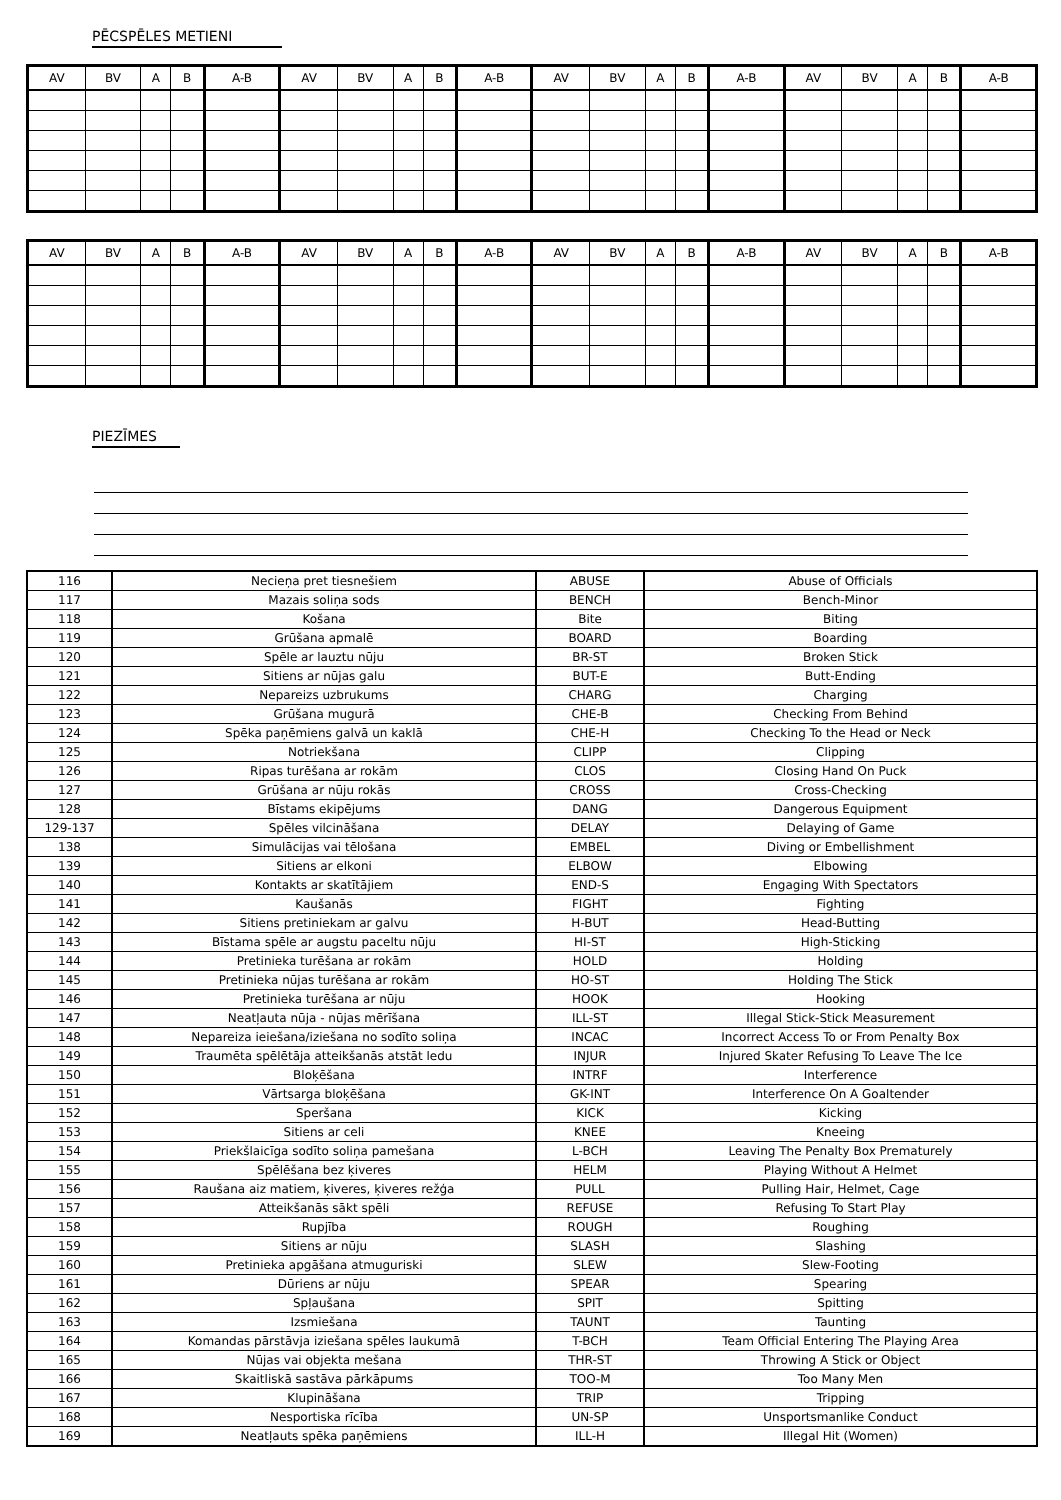PĒCSPĒLES METIENI
| AV | BV | A | B | A-B | AV | BV | A | B | A-B | AV | BV | A | B | A-B | AV | BV | A | B | A-B |
| --- | --- | --- | --- | --- | --- | --- | --- | --- | --- | --- | --- | --- | --- | --- | --- | --- | --- | --- | --- |
| AV | BV | A | B | A-B | AV | BV | A | B | A-B | AV | BV | A | B | A-B | AV | BV | A | B | A-B |
| --- | --- | --- | --- | --- | --- | --- | --- | --- | --- | --- | --- | --- | --- | --- | --- | --- | --- | --- | --- |
PIEZĪMES
| 116 | Necieņa pret tiesnešiem | ABUSE | Abuse of Officials |
| 117 | Mazais soliņa sods | BENCH | Bench-Minor |
| 118 | Košana | Bite | Biting |
| 119 | Grūšana apmalē | BOARD | Boarding |
| 120 | Spēle ar lauztu nūju | BR-ST | Broken Stick |
| 121 | Sitiens ar nūjas galu | BUT-E | Butt-Ending |
| 122 | Nepareizs uzbrukums | CHARG | Charging |
| 123 | Grūšana mugurā | CHE-B | Checking From Behind |
| 124 | Spēka paņēmiens galvā un kaklā | CHE-H | Checking To the Head or Neck |
| 125 | Notriekšana | CLIPP | Clipping |
| 126 | Ripas turēšana ar rokām | CLOS | Closing Hand On Puck |
| 127 | Grūšana ar nūju rokās | CROSS | Cross-Checking |
| 128 | Bīstams ekipējums | DANG | Dangerous Equipment |
| 129-137 | Spēles vilcināšana | DELAY | Delaying of Game |
| 138 | Simulācijas vai tēlošana | EMBEL | Diving or Embellishment |
| 139 | Sitiens ar elkoni | ELBOW | Elbowing |
| 140 | Kontakts ar skatītājiem | END-S | Engaging With Spectators |
| 141 | Kaušanās | FIGHT | Fighting |
| 142 | Sitiens pretiniekam ar galvu | H-BUT | Head-Butting |
| 143 | Bīstama spēle ar augstu paceltu nūju | HI-ST | High-Sticking |
| 144 | Pretinieka turēšana ar rokām | HOLD | Holding |
| 145 | Pretinieka nūjas turēšana ar rokām | HO-ST | Holding The Stick |
| 146 | Pretinieka turēšana ar nūju | HOOK | Hooking |
| 147 | Neatļauta nūja - nūjas mērīšana | ILL-ST | Illegal Stick-Stick Measurement |
| 148 | Nepareiza ieiešana/iziešana no sodīto soliņa | INCAC | Incorrect Access To or From Penalty Box |
| 149 | Traumēta spēlētāja atteikšanās atstāt ledu | INJUR | Injured Skater Refusing To Leave The Ice |
| 150 | Bloķēšana | INTRF | Interference |
| 151 | Vārtsarga bloķēšana | GK-INT | Interference On A Goaltender |
| 152 | Speršana | KICK | Kicking |
| 153 | Sitiens ar celi | KNEE | Kneeing |
| 154 | Priekšlaicīga sodīto soliņa pamešana | L-BCH | Leaving The Penalty Box Prematurely |
| 155 | Spēlēšana bez ķiveres | HELM | Playing Without A Helmet |
| 156 | Raušana aiz matiem, ķiveres, ķiveres režģa | PULL | Pulling Hair, Helmet, Cage |
| 157 | Atteikšanās sākt spēli | REFUSE | Refusing To Start Play |
| 158 | Rupjība | ROUGH | Roughing |
| 159 | Sitiens ar nūju | SLASH | Slashing |
| 160 | Pretinieka apgāšana atmuguriski | SLEW | Slew-Footing |
| 161 | Dūriens ar nūju | SPEAR | Spearing |
| 162 | Spļaušana | SPIT | Spitting |
| 163 | Izsmiešana | TAUNT | Taunting |
| 164 | Komandas pārstāvja iziešana spēles laukumā | T-BCH | Team Official Entering The Playing Area |
| 165 | Nūjas vai objekta mešana | THR-ST | Throwing A Stick or Object |
| 166 | Skaitliskā sastāva pārkāpums | TOO-M | Too Many Men |
| 167 | Klupināšana | TRIP | Tripping |
| 168 | Nesportiska rīcība | UN-SP | Unsportsmanlike Conduct |
| 169 | Neatļauts spēka paņēmiens | ILL-H | Illegal Hit (Women) |